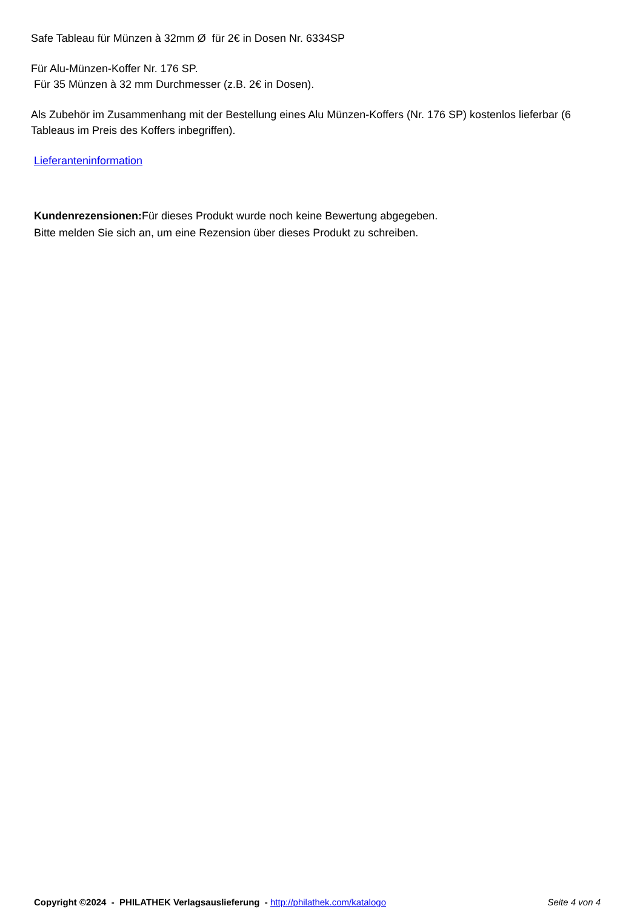Safe Tableau für Münzen à 32mm Ø für 2€ in Dosen Nr. 6334SP
Für Alu-Münzen-Koffer Nr. 176 SP.
Für 35 Münzen à 32 mm Durchmesser (z.B. 2€ in Dosen).
Als Zubehör im Zusammenhang mit der Bestellung eines Alu Münzen-Koffers (Nr. 176 SP) kostenlos lieferbar (6 Tableaus im Preis des Koffers inbegriffen).
Lieferanteninformation
Kundenrezensionen: Für dieses Produkt wurde noch keine Bewertung abgegeben.
Bitte melden Sie sich an, um eine Rezension über dieses Produkt zu schreiben.
Copyright ©2024 - PHILATHEK Verlagsauslieferung - http://philathek.com/katalogo Seite 4 von 4